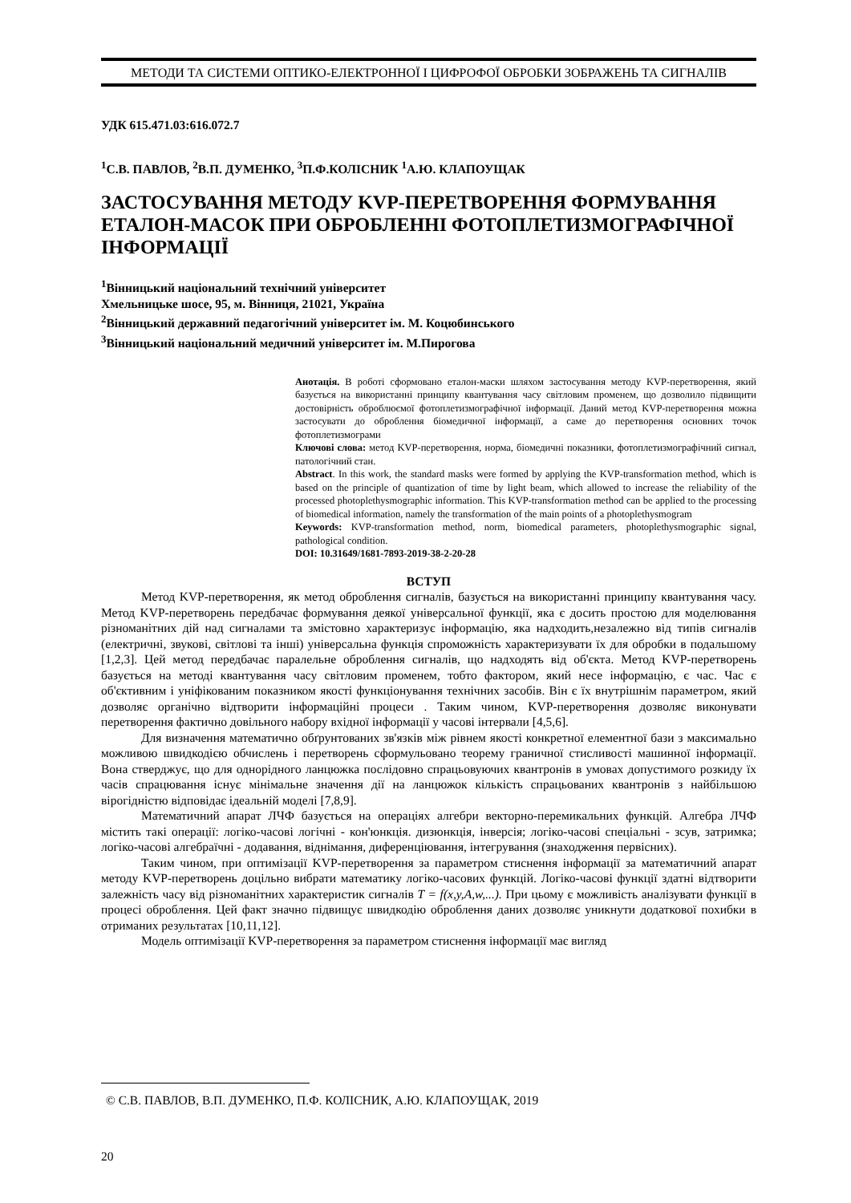МЕТОДИ ТА СИСТЕМИ ОПТИКО-ЕЛЕКТРОННОЇ І ЦИФРОФОЇ ОБРОБКИ ЗОБРАЖЕНЬ ТА СИГНАЛІВ
УДК 615.471.03:616.072.7
<sup>1</sup> С.В. ПАВЛОВ, <sup>2</sup>В.П. ДУМЕНКО, <sup>3</sup>П.Ф.КОЛІСНИК <sup>1</sup>А.Ю. КЛАПОУЩАК
ЗАСТОСУВАННЯ МЕТОДУ KVP-ПЕРЕТВОРЕННЯ ФОРМУВАННЯ ЕТАЛОН-МАСОК ПРИ ОБРОБЛЕННІ ФОТОПЛЕТИЗМОГРАФІЧНОЇ ІНФОРМАЦІЇ
<sup>1</sup> Вінницький національний технічний університет
Хмельницьке шосе, 95, м. Вінниця, 21021, Україна
<sup>2</sup> Вінницький державний педагогічний університет ім. М. Коцюбинського
<sup>3</sup> Вінницький національний медичний університет ім. М.Пирогова
Анотація. В роботі сформовано еталон-маски шляхом застосування методу KVP-перетворення, який базується на використанні принципу квантування часу світловим променем, що дозволило підвищити достовірність оброблюємої фотоплетизмографічної інформації. Даний метод KVP-перетворення можна застосувати до оброблення біомедичної інформації, а саме до перетворення основних точок фотоплетизмограми
Ключові слова: метод KVP-перетворення, норма, біомедичні показники, фотоплетизмографічний сигнал, патологічний стан.
Abstract. In this work, the standard masks were formed by applying the KVP-transformation method, which is based on the principle of quantization of time by light beam, which allowed to increase the reliability of the processed photoplethysmographic information. This KVP-transformation method can be applied to the processing of biomedical information, namely the transformation of the main points of a photoplethysmogram
Keywords: KVP-transformation method, norm, biomedical parameters, photoplethysmographic signal, pathological condition.
DOI: 10.31649/1681-7893-2019-38-2-20-28
ВСТУП
Метод KVP-перетворення, як метод оброблення сигналів, базується на використанні принципу квантування часу. Метод KVP-перетворень передбачає формування деякої універсальної функції, яка є досить простою для моделювання різноманітних дій над сигналами та змістовно характеризує інформацію, яка надходить,незалежно від типів сигналів (електричні, звукові, світлові та інші) універсальна функція спроможність характеризувати їх для обробки в подальшому [1,2,3]. Цей метод передбачає паралельне оброблення сигналів, що надходять від об'єкта. Метод KVP-перетворень базується на методі квантування часу світловим променем, тобто фактором, який несе інформацію, є час. Час є об'єктивним і уніфікованим показником якості функціонування технічних засобів. Він є їх внутрішнім параметром, який дозволяє органічно відтворити інформаційні процеси . Таким чином, KVP-перетворення дозволяє виконувати перетворення фактично довільного набору вхідної інформації у часові інтервали [4,5,6].
Для визначення математично обґрунтованих зв'язків між рівнем якості конкретної елементної бази з максимально можливою швидкодією обчислень і перетворень сформульовано теорему граничної стисливості машинної інформації. Вона стверджує, що для однорідного ланцюжка послідовно спрацьовуючих квантронів в умовах допустимого розкиду їх часів спрацювання існує мінімальне значення дії на ланцюжок кількість спрацьованих квантронів з найбільшою вірогідністю відповідає ідеальній моделі [7,8,9].
Математичний апарат ЛЧФ базується на операціях алгебри векторно-перемикальних функцій. Алгебра ЛЧФ містить такі операції: логіко-часові логічні - кон'юнкція. дизюнкція, інверсія; логіко-часові спеціальні - зсув, затримка; логіко-часові алгебраїчні - додавання, віднімання, диференціювання, інтегрування (знаходження первісних).
Таким чином, при оптимізації KVP-перетворення за параметром стиснення інформації за математичний апарат методу KVP-перетворень доцільно вибрати математику логіко-часових функцій. Логіко-часові функції здатні відтворити залежність часу від різноманітних характеристик сигналів T = f(x,y,A,w,...). При цьому є можливість аналізувати функції в процесі оброблення. Цей факт значно підвищує швидкодію оброблення даних дозволяє уникнути додаткової похибки в отриманих результатах [10,11,12].
Модель оптимізації KVP-перетворення за параметром стиснення інформації має вигляд
© С.В. ПАВЛОВ, В.П. ДУМЕНКО, П.Ф. КОЛІСНИК, А.Ю. КЛАПОУЩАК, 2019
20